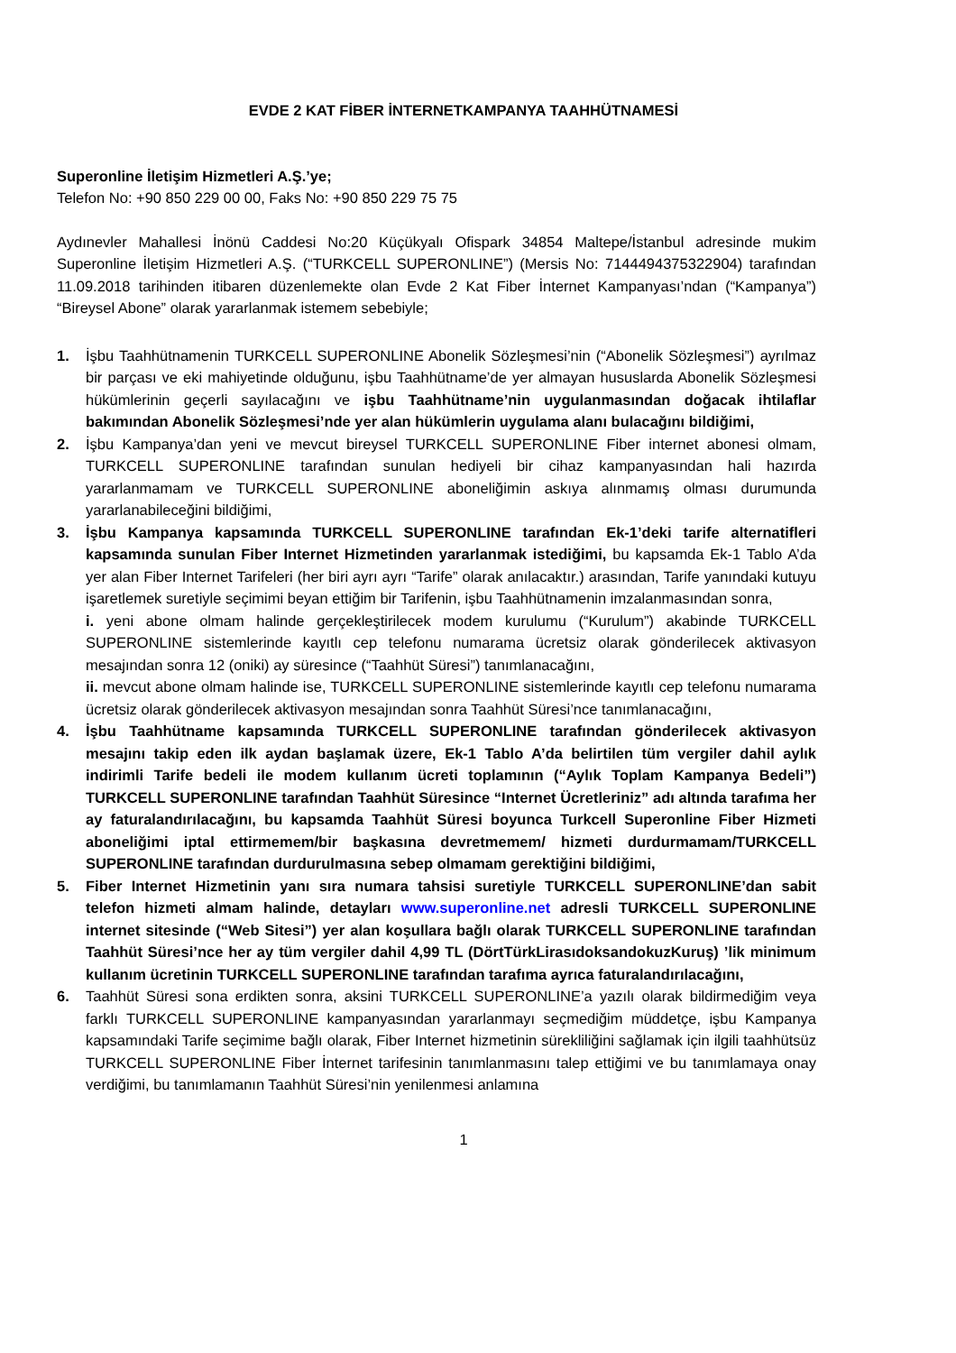EVDE 2 KAT FİBER İNTERNETKAMPANYA TAAHHÜTNAMESİ
Superonline İletişim Hizmetleri A.Ş.’ye;
Telefon No: +90 850 229 00 00, Faks No: +90 850 229 75 75
Aydınevler Mahallesi İnönü Caddesi No:20 Küçükyalı Ofispark 34854 Maltepe/İstanbul adresinde mukim Superonline İletişim Hizmetleri A.Ş. (“TURKCELL SUPERONLINE”) (Mersis No: 7144494375322904) tarafından 11.09.2018 tarihinden itibaren düzenlemekte olan Evde 2 Kat Fiber İnternet Kampanyası’ndan (“Kampanya”) “Bireysel Abone” olarak yararlanmak istemem sebebiyle;
1. İşbu Taahhütnamenin TURKCELL SUPERONLINE Abonelik Sözleşmesi’nin (“Abonelik Sözleşmesi”) ayrılmaz bir parçası ve eki mahiyetinde olduğunu, işbu Taahhütname’de yer almayan hususlarda Abonelik Sözleşmesi hükümlerinin geçerli sayılacağını ve işbu Taahhütname’nin uygulanmasından doğacak ihtilaflar bakımından Abonelik Sözleşmesi’nde yer alan hükümlerin uygulama alanı bulacağını bildiğimi,
2. İşbu Kampanya’dan yeni ve mevcut bireysel TURKCELL SUPERONLINE Fiber internet abonesi olmam, TURKCELL SUPERONLINE tarafından sunulan hediyeli bir cihaz kampanyasından hali hazırda yararlanmamam ve TURKCELL SUPERONLINE aboneliğimin askıya alınmamış olması durumunda yararlanabileceğini bildiğimi,
3. İşbu Kampanya kapsamında TURKCELL SUPERONLINE tarafından Ek-1’deki tarife alternatifleri kapsamında sunulan Fiber Internet Hizmetinden yararlanmak istediğimi, bu kapsamda Ek-1 Tablo A’da yer alan Fiber Internet Tarifeleri (her biri ayrı ayrı “Tarife” olarak anılacaktır.) arasından, Tarife yanındaki kutuyu işaretlemek suretiyle seçimimi beyan ettiğim bir Tarifenin, işbu Taahhütnamenin imzalanmasından sonra,
i. yeni abone olmam halinde gerçekleştirilecek modem kurulumu (“Kurulum”) akabinde TURKCELL SUPERONLINE sistemlerinde kayıtlı cep telefonu numarama ücretsiz olarak gönderilecek aktivasyon mesajından sonra 12 (oniki) ay süresince (“Taahhüt Süresi”) tanımlanacağını,
ii. mevcut abone olmam halinde ise, TURKCELL SUPERONLINE sistemlerinde kayıtlı cep telefonu numarama ücretsiz olarak gönderilecek aktivasyon mesajından sonra Taahhüt Süresi’nce tanımlanacağını,
4. İşbu Taahhütname kapsamında TURKCELL SUPERONLINE tarafından gönderilecek aktivasyon mesajını takip eden ilk aydan başlamak üzere, Ek-1 Tablo A’da belirtilen tüm vergiler dahil aylık indirimli Tarife bedeli ile modem kullanım ücreti toplamının (“Aylık Toplam Kampanya Bedeli”) TURKCELL SUPERONLINE tarafından Taahhüt Süresince “Internet Ücretleriniz” adı altında tarafıma her ay faturalandırılacağını, bu kapsamda Taahhüt Süresi boyunca Turkcell Superonline Fiber Hizmeti aboneliğimi iptal ettirmemem/bir başkasına devretmemem/ hizmeti durdurmamam/TURKCELL SUPERONLINE tarafından durdurulmasına sebep olmamam gerektiğini bildiğimi,
5. Fiber Internet Hizmetinin yanı sıra numara tahsisi suretiyle TURKCELL SUPERONLINE’dan sabit telefon hizmeti almam halinde, detayları www.superonline.net adresli TURKCELL SUPERONLINE internet sitesinde (“Web Sitesi”) yer alan koşullara bağlı olarak TURKCELL SUPERONLINE tarafından Taahhüt Süresi’nce her ay tüm vergiler dahil 4,99 TL (DörtTürkLirasıdoksandokuzKuruş) ’lik minimum kullanım ücretinin TURKCELL SUPERONLINE tarafından tarafıma ayrıca faturalandırılacağını,
6. Taahhüt Süresi sona erdikten sonra, aksini TURKCELL SUPERONLINE’a yazılı olarak bildirmediğim veya farklı TURKCELL SUPERONLINE kampanyasından yararlanmayı seçmediğim müddetçe, işbu Kampanya kapsamındaki Tarife seçimime bağlı olarak, Fiber Internet hizmetinin sürekliliğini sağlamak için ilgili taahhütsüz TURKCELL SUPERONLINE Fiber İnternet tarifesinin tanımlanmasını talep ettiğimi ve bu tanımlamaya onay verdiğimi, bu tanımlamanın Taahhüt Süresi’nin yenilenmesi anlamına
1